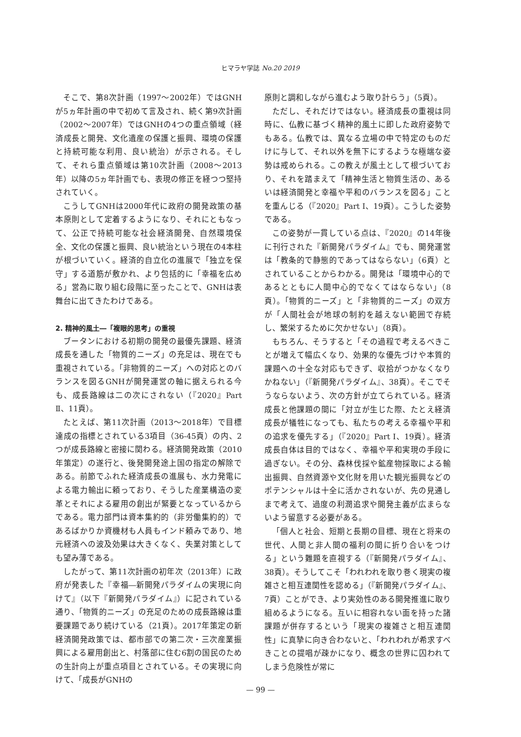ヒマラヤ学誌 No.20 2019
そこで、第8次計画（1997～2002年）ではGNHが5ヵ年計画の中で初めて言及され、続く第9次計画（2002～2007年）ではGNHの4つの重点領域（経済成長と開発、文化遺産の保護と振興、環境の保護と持続可能な利用、良い統治）が示される。そして、それら重点領域は第10次計画（2008～2013年）以降の5ヵ年計画でも、表現の修正を経つつ堅持されていく。
こうしてGNHは2000年代に政府の開発政策の基本原則として定着するようになり、それにともなって、公正で持続可能な社会経済開発、自然環境保全、文化の保護と振興、良い統治という現在の4本柱が根づいていく。経済的自立化の進展で「独立を保守」する道筋が敷かれ、より包括的に「幸福を広める」営為に取り組む段階に至ったことで、GNHは表舞台に出てきたわけである。
2. 精神的風土―「複眼的思考」の重視
ブータンにおける初期の開発の最優先課題、経済成長を通した「物質的ニーズ」の充足は、現在でも重視されている。「非物質的ニーズ」への対応とのバランスを図るGNHが開発運営の軸に据えられる今も、成長路線は二の次にされない（『2020』Part Ⅱ、11頁）。
たとえば、第11次計画（2013～2018年）で目標達成の指標とされている3項目（36-45頁）の内、2つが成長路線と密接に関わる。経済開発政策（2010年策定）の遂行と、後発開発途上国の指定の解除である。前節でふれた経済成長の進展も、水力発電による電力輸出に頼っており、そうした産業構造の変革とそれによる雇用の創出が緊要となっているからである。電力部門は資本集約的（非労働集約的）であるばかりか資機材も人員もインド頼みであり、地元経済への波及効果は大きくなく、失業対策としても望み薄である。
したがって、第11次計画の初年次（2013年）に政府が発表した『幸福―新開発パラダイムの実現に向けて』（以下『新開発パラダイム』）に記されている通り、「物質的ニーズ」の充足のための成長路線は重要課題であり続けている（21頁）。2017年策定の新経済開発政策では、都市部での第二次・三次産業振興による雇用創出と、村落部に住む6割の国民のための生計向上が重点項目とされている。その実現に向けて、「成長がGNHの
原則と調和しながら進むよう取り計らう」（5頁）。
ただし、それだけではない。経済成長の重視は同時に、仏教に基づく精神的風土に即した政府姿勢でもある。仏教では、異なる立場の中で特定のものだけに与して、それ以外を無下にするような極端な姿勢は戒められる。この教えが風土として根づいており、それを踏まえて「精神生活と物質生活の、あるいは経済開発と幸福や平和のバランスを図る」ことを重んじる（『2020』Part I、19頁）。こうした姿勢である。
この姿勢が一貫している点は、『2020』の14年後に刊行された『新開発パラダイム』でも、開発運営は「教条的で静態的であってはならない」（6頁）とされていることからわかる。開発は「環境中心的であるとともに人間中心的でなくてはならない」（8頁）。「物質的ニーズ」と「非物質的ニーズ」の双方が「人間社会が地球の制約を越えない範囲で存続し、繁栄するために欠かせない」（8頁）。
もちろん、そうすると「その過程で考えるべきことが増えて幅広くなり、効果的な優先づけや本質的課題への十全な対応もできず、収拾がつかなくなりかねない」（『新開発パラダイム』、38頁）。そこでそうならないよう、次の方針が立てられている。経済成長と他課題の間に「対立が生じた際、たとえ経済成長が犠牲になっても、私たちの考える幸福や平和の追求を優先する」（『2020』Part I、19頁）。経済成長自体は目的ではなく、幸福や平和実現の手段に過ぎない。その分、森林伐採や鉱産物採取による輸出振興、自然資源や文化財を用いた観光振興などのポテンシャルは十全に活かされないが、先の見通しまで考えて、過度の利潤追求や開発主義が広まらないよう留意する必要がある。
「個人と社会、短期と長期の目標、現在と将来の世代、人間と非人間の福利の間に折り合いをつける」という難題を直視する（『新開発パラダイム』、38頁）。そうしてこそ「われわれを取り巻く現実の複雑さと相互連関性を認める」（『新開発パラダイム』、7頁）ことができ、より実効性のある開発推進に取り組めるようになる。互いに相容れない面を持った諸課題が併存するという「現実の複雑さと相互連関性」に真摯に向き合わないと、「われわれが希求すべきことの提唱が疎かになり、概念の世界に囚われてしまう危険性が常に
— 99 —